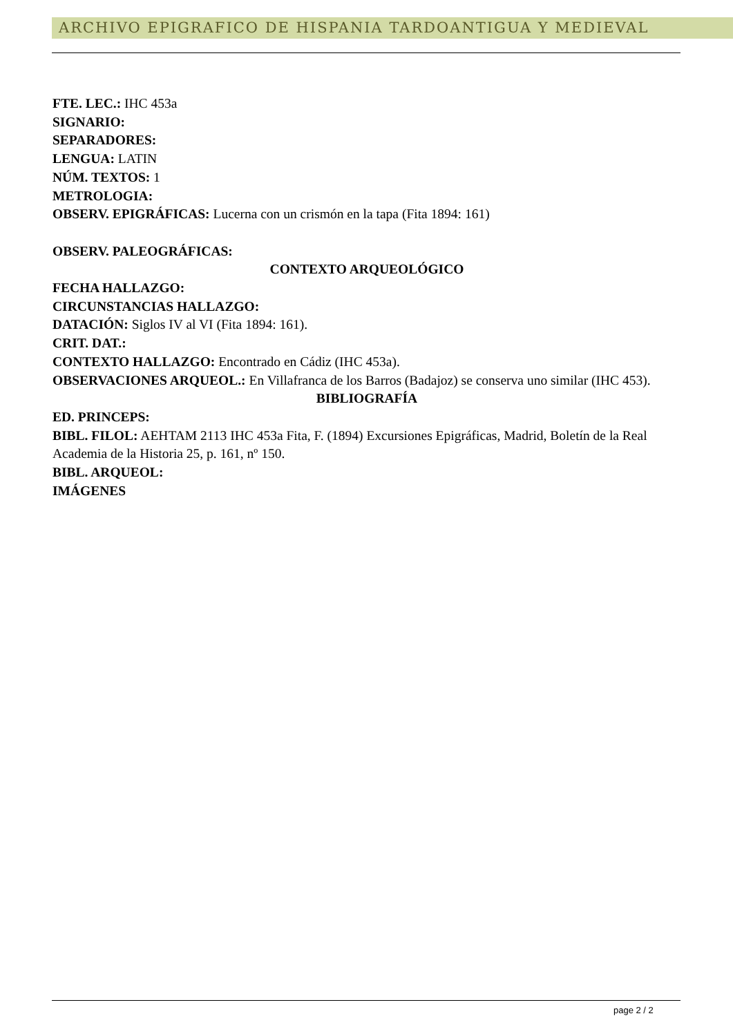ARCHIVO EPIGRAFICO DE HISPANIA TARDOANTIGUA Y MEDIEVAL
FTE. LEC.: IHC 453a
SIGNARIO:
SEPARADORES:
LENGUA: LATIN
NÚM. TEXTOS: 1
METROLOGIA:
OBSERV. EPIGRÁFICAS: Lucerna con un crismón en la tapa (Fita 1894: 161)
OBSERV. PALEOGRÁFICAS:
CONTEXTO ARQUEOLÓGICO
FECHA HALLAZGO:
CIRCUNSTANCIAS HALLAZGO:
DATACIÓN: Siglos IV al VI (Fita 1894: 161).
CRIT. DAT.:
CONTEXTO HALLAZGO: Encontrado en Cádiz (IHC 453a).
OBSERVACIONES ARQUEOL.: En Villafranca de los Barros (Badajoz) se conserva uno similar (IHC 453).
BIBLIOGRAFÍA
ED. PRINCEPS:
BIBL. FILOL: AEHTAM 2113 IHC 453a Fita, F. (1894) Excursiones Epigráficas, Madrid, Boletín de la Real Academia de la Historia 25, p. 161, nº 150.
BIBL. ARQUEOL:
IMÁGENES
page 2 / 2